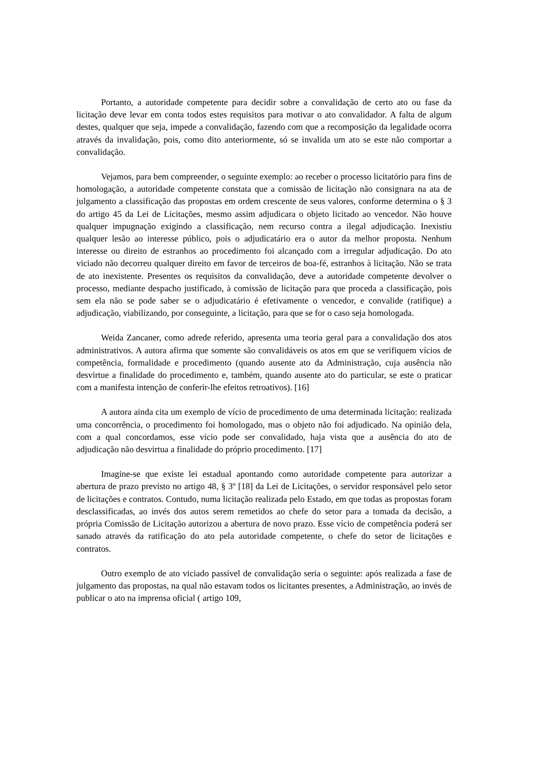Portanto, a autoridade competente para decidir sobre a convalidação de certo ato ou fase da licitação deve levar em conta todos estes requisitos para motivar o ato convalidador. A falta de algum destes, qualquer que seja, impede a convalidação, fazendo com que a recomposição da legalidade ocorra através da invalidação, pois, como dito anteriormente, só se invalida um ato se este não comportar a convalidação.
Vejamos, para bem compreender, o seguinte exemplo: ao receber o processo licitatório para fins de homologação, a autoridade competente constata que a comissão de licitação não consignara na ata de julgamento a classificação das propostas em ordem crescente de seus valores, conforme determina o § 3 do artigo 45 da Lei de Licitações, mesmo assim adjudicara o objeto licitado ao vencedor. Não houve qualquer impugnação exigindo a classificação, nem recurso contra a ilegal adjudicação. Inexistiu qualquer lesão ao interesse público, pois o adjudicatário era o autor da melhor proposta. Nenhum interesse ou direito de estranhos ao procedimento foi alcançado com a irregular adjudicação. Do ato viciado não decorreu qualquer direito em favor de terceiros de boa-fé, estranhos à licitação. Não se trata de ato inexistente. Presentes os requisitos da convalidação, deve a autoridade competente devolver o processo, mediante despacho justificado, à comissão de licitação para que proceda a classificação, pois sem ela não se pode saber se o adjudicatário é efetivamente o vencedor, e convalide (ratifique) a adjudicação, viabilizando, por conseguinte, a licitação, para que se for o caso seja homologada.
Weida Zancaner, como adrede referido, apresenta uma teoria geral para a convalidação dos atos administrativos. A autora afirma que somente são convalidáveis os atos em que se verifiquem vícios de competência, formalidade e procedimento (quando ausente ato da Administração, cuja ausência não desvirtue a finalidade do procedimento e, também, quando ausente ato do particular, se este o praticar com a manifesta intenção de conferir-lhe efeitos retroativos). [16]
A autora ainda cita um exemplo de vício de procedimento de uma determinada licitação: realizada uma concorrência, o procedimento foi homologado, mas o objeto não foi adjudicado. Na opinião dela, com a qual concordamos, esse vício pode ser convalidado, haja vista que a ausência do ato de adjudicação não desvirtua a finalidade do próprio procedimento. [17]
Imagine-se que existe lei estadual apontando como autoridade competente para autorizar a abertura de prazo previsto no artigo 48, § 3º [18] da Lei de Licitações, o servidor responsável pelo setor de licitações e contratos. Contudo, numa licitação realizada pelo Estado, em que todas as propostas foram desclassificadas, ao invés dos autos serem remetidos ao chefe do setor para a tomada da decisão, a própria Comissão de Licitação autorizou a abertura de novo prazo. Esse vício de competência poderá ser sanado através da ratificação do ato pela autoridade competente, o chefe do setor de licitações e contratos.
Outro exemplo de ato viciado passível de convalidação seria o seguinte: após realizada a fase de julgamento das propostas, na qual não estavam todos os licitantes presentes, a Administração, ao invés de publicar o ato na imprensa oficial ( artigo 109,